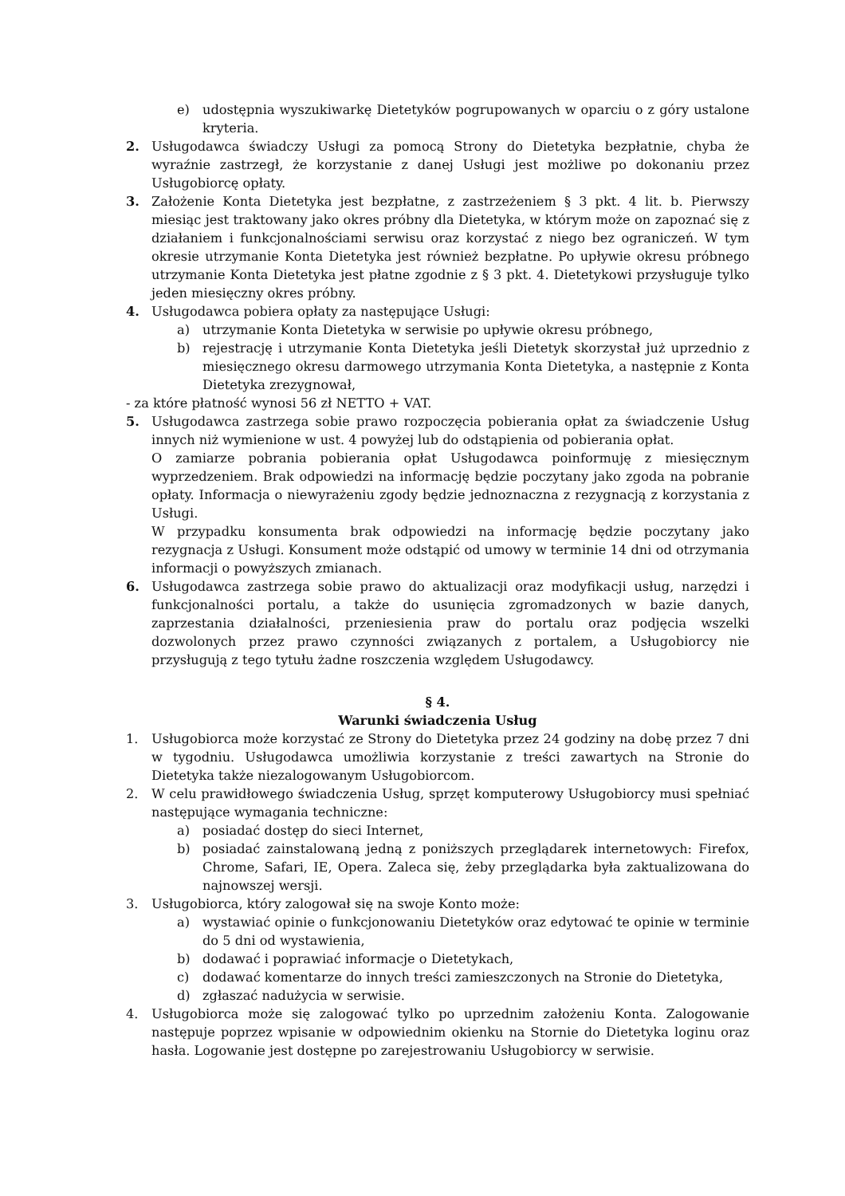e) udostępnia wyszukiwarkę Dietetyków pogrupowanych w oparciu o z góry ustalone kryteria.
2. Usługodawca świadczy Usługi za pomocą Strony do Dietetyka bezpłatnie, chyba że wyraźnie zastrzegł, że korzystanie z danej Usługi jest możliwe po dokonaniu przez Usługobiorcę opłaty.
3. Założenie Konta Dietetyka jest bezpłatne, z zastrzeżeniem § 3 pkt. 4 lit. b. Pierwszy miesiąc jest traktowany jako okres próbny dla Dietetyka, w którym może on zapoznać się z działaniem i funkcjonalnościami serwisu oraz korzystać z niego bez ograniczeń. W tym okresie utrzymanie Konta Dietetyka jest również bezpłatne. Po upływie okresu próbnego utrzymanie Konta Dietetyka jest płatne zgodnie z § 3 pkt. 4. Dietetykowi przysługuje tylko jeden miesięczny okres próbny.
4. Usługodawca pobiera opłaty za następujące Usługi:
a) utrzymanie Konta Dietetyka w serwisie po upływie okresu próbnego,
b) rejestrację i utrzymanie Konta Dietetyka jeśli Dietetyk skorzystał już uprzednio z miesięcznego okresu darmowego utrzymania Konta Dietetyka, a następnie z Konta Dietetyka zrezygnował,
- za które płatność wynosi 56 zł NETTO + VAT.
5. Usługodawca zastrzega sobie prawo rozpoczęcia pobierania opłat za świadczenie Usług innych niż wymienione w ust. 4 powyżej lub do odstąpienia od pobierania opłat.
O zamiarze pobrania pobierania opłat Usługodawca poinformuję z miesięcznym wyprzedzeniem. Brak odpowiedzi na informację będzie poczytany jako zgoda na pobranie opłaty. Informacja o niewyrażeniu zgody będzie jednoznaczna z rezygnacją z korzystania z Usługi.
W przypadku konsumenta brak odpowiedzi na informację będzie poczytany jako rezygnacja z Usługi. Konsument może odstąpić od umowy w terminie 14 dni od otrzymania informacji o powyższych zmianach.
6. Usługodawca zastrzega sobie prawo do aktualizacji oraz modyfikacji usług, narzędzi i funkcjonalności portalu, a także do usunięcia zgromadzonych w bazie danych, zaprzestania działalności, przeniesienia praw do portalu oraz podjęcia wszelki dozwolonych przez prawo czynności związanych z portalem, a Usługobiorcy nie przysługują z tego tytułu żadne roszczenia względem Usługodawcy.
§ 4.
Warunki świadczenia Usług
1. Usługobiorca może korzystać ze Strony do Dietetyka przez 24 godziny na dobę przez 7 dni w tygodniu. Usługodawca umożliwia korzystanie z treści zawartych na Stronie do Dietetyka także niezalogowanym Usługobiorcom.
2. W celu prawidłowego świadczenia Usług, sprzęt komputerowy Usługobiorcy musi spełniać następujące wymagania techniczne:
a) posiadać dostęp do sieci Internet,
b) posiadać zainstalowaną jedną z poniższych przeglądarek internetowych: Firefox, Chrome, Safari, IE, Opera. Zaleca się, żeby przeglądarka była zaktualizowana do najnowszej wersji.
3. Usługobiorca, który zalogował się na swoje Konto może:
a) wystawiać opinie o funkcjonowaniu Dietetyków oraz edytować te opinie w terminie do 5 dni od wystawienia,
b) dodawać i poprawiać informacje o Dietetykach,
c) dodawać komentarze do innych treści zamieszczonych na Stronie do Dietetyka,
d) zgłaszać nadużycia w serwisie.
4. Usługobiorca może się zalogować tylko po uprzednim założeniu Konta. Zalogowanie następuje poprzez wpisanie w odpowiednim okienku na Stornie do Dietetyka loginu oraz hasła. Logowanie jest dostępne po zarejestrowaniu Usługobiorcy w serwisie.